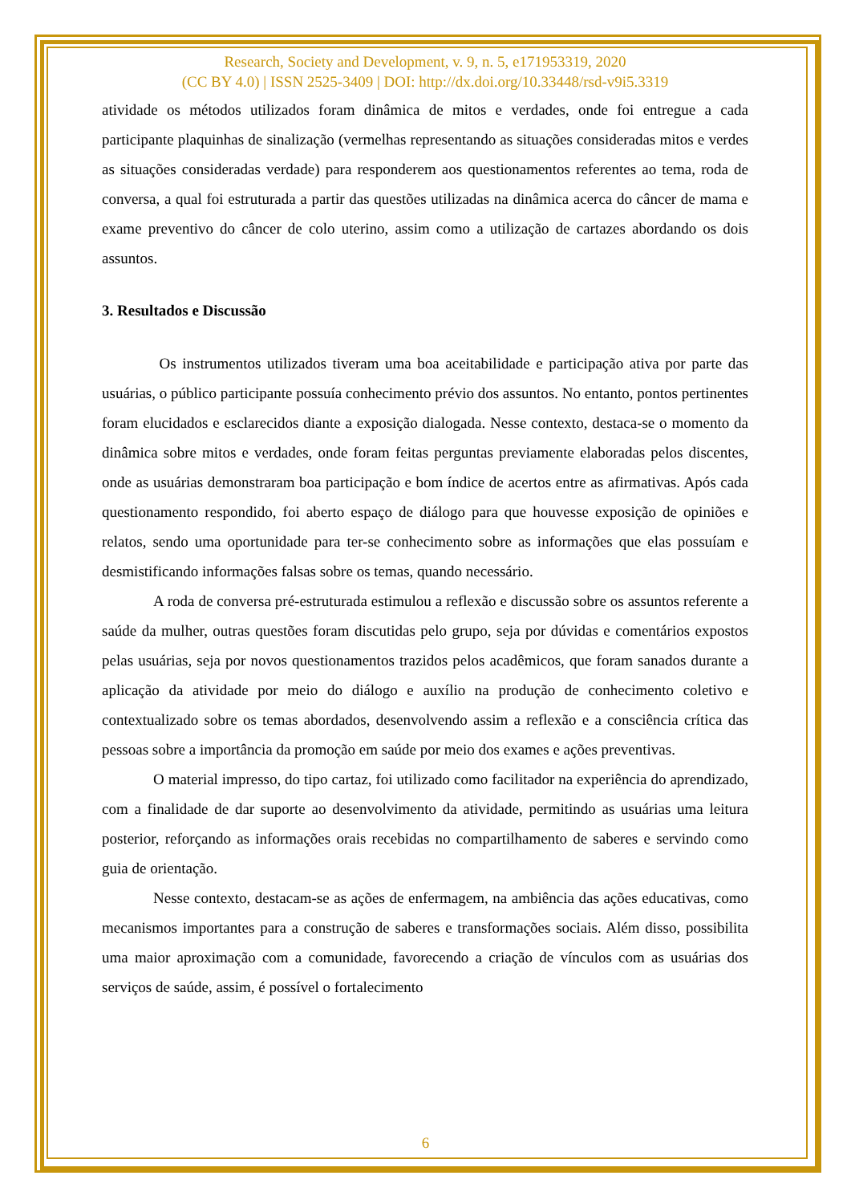Research, Society and Development, v. 9, n. 5, e171953319, 2020
(CC BY 4.0) | ISSN 2525-3409 | DOI: http://dx.doi.org/10.33448/rsd-v9i5.3319
atividade os métodos utilizados foram dinâmica de mitos e verdades, onde foi entregue a cada participante plaquinhas de sinalização (vermelhas representando as situações consideradas mitos e verdes as situações consideradas verdade) para responderem aos questionamentos referentes ao tema, roda de conversa, a qual foi estruturada a partir das questões utilizadas na dinâmica acerca do câncer de mama e exame preventivo do câncer de colo uterino, assim como a utilização de cartazes abordando os dois assuntos.
3. Resultados e Discussão
Os instrumentos utilizados tiveram uma boa aceitabilidade e participação ativa por parte das usuárias, o público participante possuía conhecimento prévio dos assuntos. No entanto, pontos pertinentes foram elucidados e esclarecidos diante a exposição dialogada. Nesse contexto, destaca-se o momento da dinâmica sobre mitos e verdades, onde foram feitas perguntas previamente elaboradas pelos discentes, onde as usuárias demonstraram boa participação e bom índice de acertos entre as afirmativas. Após cada questionamento respondido, foi aberto espaço de diálogo para que houvesse exposição de opiniões e relatos, sendo uma oportunidade para ter-se conhecimento sobre as informações que elas possuíam e desmistificando informações falsas sobre os temas, quando necessário.
A roda de conversa pré-estruturada estimulou a reflexão e discussão sobre os assuntos referente a saúde da mulher, outras questões foram discutidas pelo grupo, seja por dúvidas e comentários expostos pelas usuárias, seja por novos questionamentos trazidos pelos acadêmicos, que foram sanados durante a aplicação da atividade por meio do diálogo e auxílio na produção de conhecimento coletivo e contextualizado sobre os temas abordados, desenvolvendo assim a reflexão e a consciência crítica das pessoas sobre a importância da promoção em saúde por meio dos exames e ações preventivas.
O material impresso, do tipo cartaz, foi utilizado como facilitador na experiência do aprendizado, com a finalidade de dar suporte ao desenvolvimento da atividade, permitindo as usuárias uma leitura posterior, reforçando as informações orais recebidas no compartilhamento de saberes e servindo como guia de orientação.
Nesse contexto, destacam-se as ações de enfermagem, na ambiência das ações educativas, como mecanismos importantes para a construção de saberes e transformações sociais. Além disso, possibilita uma maior aproximação com a comunidade, favorecendo a criação de vínculos com as usuárias dos serviços de saúde, assim, é possível o fortalecimento
6